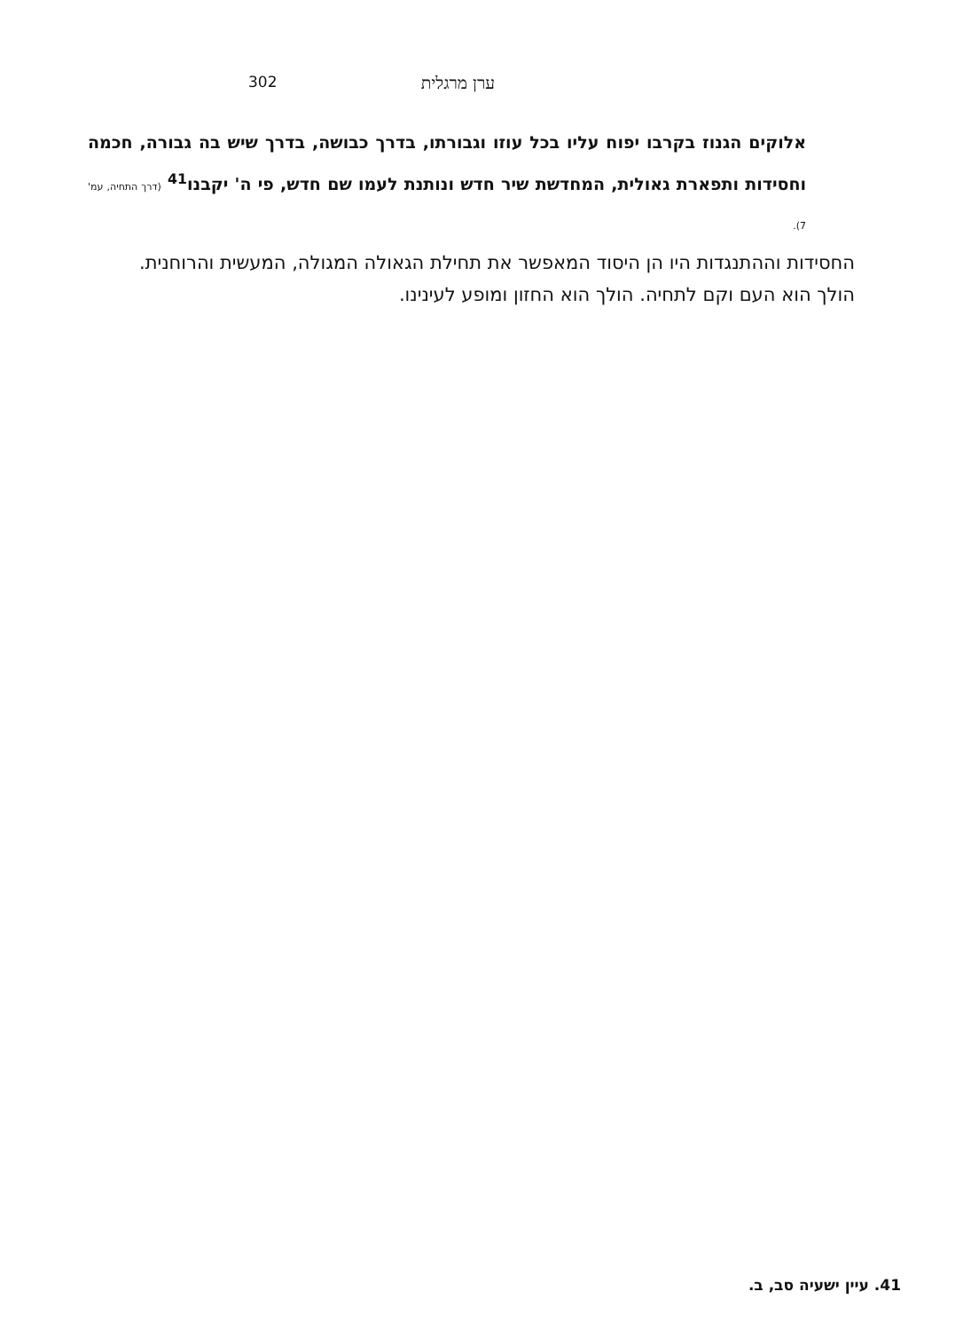302 ערן מרגלית
אלוקים הגנוז בקרבו יפוח עליו בכל עוזו וגבורתו, בדרך כבושה, בדרך שיש בה גבורה, חכמה וחסידות ותפארת גאולית, המחדשת שיר חדש ונותנת לעמו שם חדש, פי ה' יקבנו<sup>41</sup> (דרך התחיה, עמ' 7).
החסידות וההתנגדות היו הן היסוד המאפשר את תחילת הגאולה המגולה, המעשית והרוחנית.
הולך הוא העם וקם לתחיה. הולך הוא החזון ומופע לעינינו.
41. עיין ישעיה סב, ב.